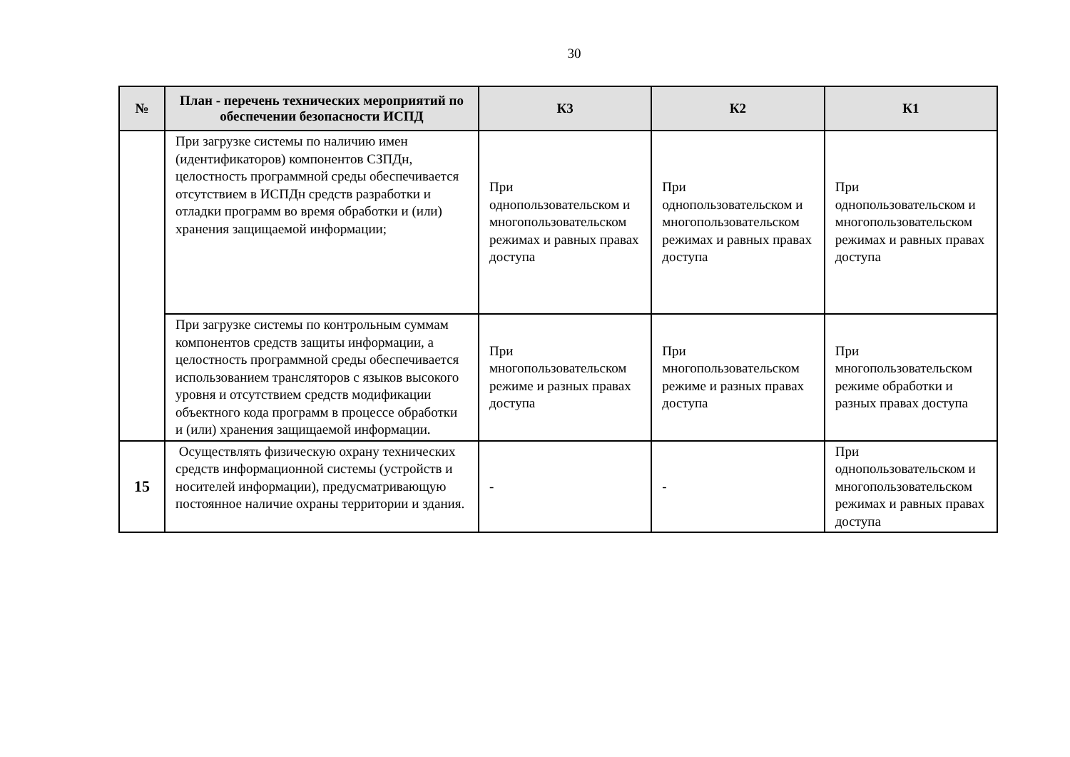30
| № | План - перечень технических мероприятий по обеспечении безопасности ИСПД | К3 | К2 | К1 |
| --- | --- | --- | --- | --- |
| | При загрузке системы по наличию имен (идентификаторов) компонентов СЗПДн, целостность программной среды обеспечивается отсутствием в ИСПДн средств разработки и отладки программ во время обработки и (или) хранения защищаемой информации; | При однопользовательском и многопользовательском режимах и равных правах доступа | При однопользовательском и многопользовательском режимах и равных правах доступа | При однопользовательском и многопользовательском режимах и равных правах доступа |
| | При загрузке системы по контрольным суммам компонентов средств защиты информации, а целостность программной среды обеспечивается использованием трансляторов с языков высокого уровня и отсутствием средств модификации объектного кода программ в процессе обработки и (или) хранения защищаемой информации. | При многопользовательском режиме и разных правах доступа | При многопользовательском режиме и разных правах доступа | При многопользовательском режиме обработки и разных правах доступа |
| 15 | Осуществлять физическую охрану технических средств информационной системы (устройств и носителей информации), предусматривающую постоянное наличие охраны территории и здания. | - | - | При однопользовательском и многопользовательском режимах и равных правах доступа |